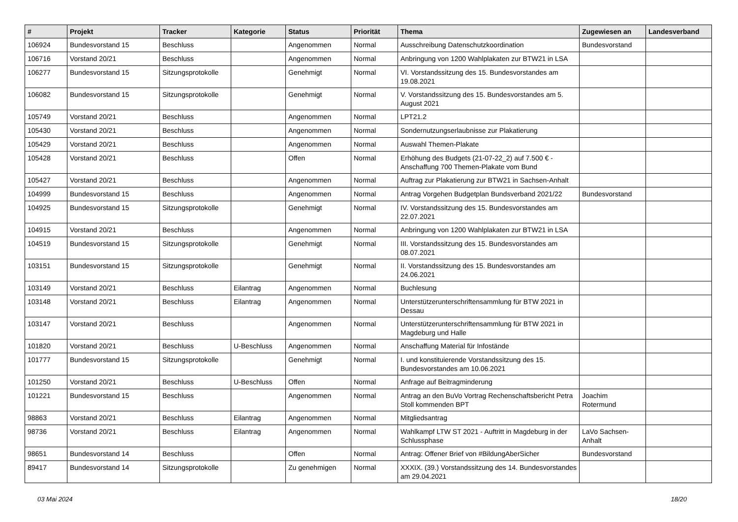| # | Projekt | Tracker | Kategorie | Status | Priorität | Thema | Zugewiesen an | Landesverband |
| --- | --- | --- | --- | --- | --- | --- | --- | --- |
| 106924 | Bundesvorstand 15 | Beschluss | | Angenommen | Normal | Ausschreibung Datenschutzkoordination | Bundesvorstand | |
| 106716 | Vorstand 20/21 | Beschluss | | Angenommen | Normal | Anbringung von 1200 Wahlplakaten zur BTW21 in LSA | | |
| 106277 | Bundesvorstand 15 | Sitzungsprotokolle | | Genehmigt | Normal | VI. Vorstandssitzung des 15. Bundesvorstandes am 19.08.2021 | | |
| 106082 | Bundesvorstand 15 | Sitzungsprotokolle | | Genehmigt | Normal | V. Vorstandssitzung des 15. Bundesvorstandes am 5. August 2021 | | |
| 105749 | Vorstand 20/21 | Beschluss | | Angenommen | Normal | LPT21.2 | | |
| 105430 | Vorstand 20/21 | Beschluss | | Angenommen | Normal | Sondernutzungserlaubnisse zur Plakatierung | | |
| 105429 | Vorstand 20/21 | Beschluss | | Angenommen | Normal | Auswahl Themen-Plakate | | |
| 105428 | Vorstand 20/21 | Beschluss | | Offen | Normal | Erhöhung des Budgets (21-07-22_2) auf 7.500 € - Anschaffung 700 Themen-Plakate vom Bund | | |
| 105427 | Vorstand 20/21 | Beschluss | | Angenommen | Normal | Auftrag zur Plakatierung zur BTW21 in Sachsen-Anhalt | | |
| 104999 | Bundesvorstand 15 | Beschluss | | Angenommen | Normal | Antrag Vorgehen Budgetplan Bundsverband 2021/22 | Bundesvorstand | |
| 104925 | Bundesvorstand 15 | Sitzungsprotokolle | | Genehmigt | Normal | IV. Vorstandssitzung des 15. Bundesvorstandes am 22.07.2021 | | |
| 104915 | Vorstand 20/21 | Beschluss | | Angenommen | Normal | Anbringung von 1200 Wahlplakaten zur BTW21 in LSA | | |
| 104519 | Bundesvorstand 15 | Sitzungsprotokolle | | Genehmigt | Normal | III. Vorstandssitzung des 15. Bundesvorstandes am 08.07.2021 | | |
| 103151 | Bundesvorstand 15 | Sitzungsprotokolle | | Genehmigt | Normal | II. Vorstandssitzung des 15. Bundesvorstandes am 24.06.2021 | | |
| 103149 | Vorstand 20/21 | Beschluss | Eilantrag | Angenommen | Normal | Buchlesung | | |
| 103148 | Vorstand 20/21 | Beschluss | Eilantrag | Angenommen | Normal | Unterstützerunterschriftensammlung für BTW 2021 in Dessau | | |
| 103147 | Vorstand 20/21 | Beschluss | | Angenommen | Normal | Unterstützerunterschriftensammlung für BTW 2021 in Magdeburg und Halle | | |
| 101820 | Vorstand 20/21 | Beschluss | U-Beschluss | Angenommen | Normal | Anschaffung Material für Infostände | | |
| 101777 | Bundesvorstand 15 | Sitzungsprotokolle | | Genehmigt | Normal | I. und konstituierende Vorstandssitzung des 15. Bundesvorstandes am 10.06.2021 | | |
| 101250 | Vorstand 20/21 | Beschluss | U-Beschluss | Offen | Normal | Anfrage auf Beitragminderung | | |
| 101221 | Bundesvorstand 15 | Beschluss | | Angenommen | Normal | Antrag an den BuVo Vortrag Rechenschaftsbericht Petra Stoll kommenden BPT | Joachim Rotermund | |
| 98863 | Vorstand 20/21 | Beschluss | Eilantrag | Angenommen | Normal | Mitgliedsantrag | | |
| 98736 | Vorstand 20/21 | Beschluss | Eilantrag | Angenommen | Normal | Wahlkampf LTW ST 2021 - Auftritt in Magdeburg in der Schlussphase | LaVo Sachsen-Anhalt | |
| 98651 | Bundesvorstand 14 | Beschluss | | Offen | Normal | Antrag: Offener Brief von #BildungAberSicher | Bundesvorstand | |
| 89417 | Bundesvorstand 14 | Sitzungsprotokolle | | Zu genehmigen | Normal | XXXIX. (39.) Vorstandssitzung des 14. Bundesvorstandes am 29.04.2021 | | |
03 Mai 2024 18/20